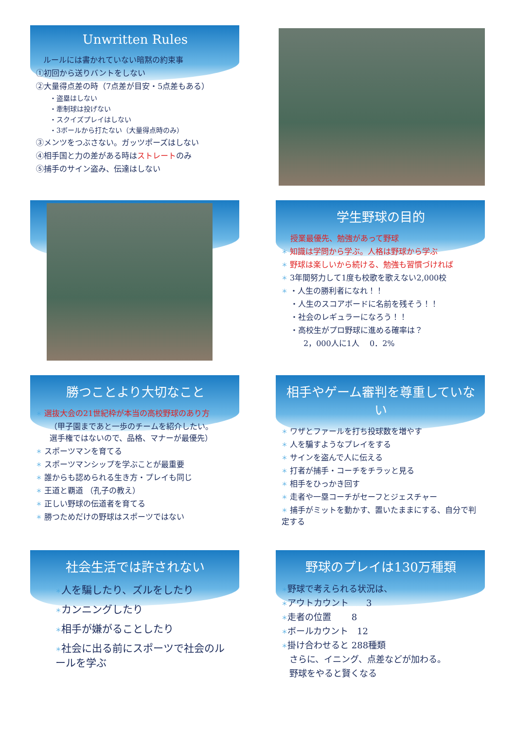Unwritten Rules
ルールには書かれていない暗黙の約束事
①初回から送りバントをしない
②大量得点差の時（7点差が目安・5点差もある）
・盗塁はしない
・牽制球は投げない
・スクイズプレイはしない
・3ボールから打たない（大量得点時のみ）
③メンツをつぶさない。ガッツポーズはしない
④相手国と力の差がある時はストレートのみ
⑤捕手のサイン盗み、伝達はしない
学生野球の目的
授業最優先、勉強があって野球
＊ 知識は学問から学ぶ。人格は野球から学ぶ
＊ 野球は楽しいから続ける、勉強も習慣づければ
＊ 3年間努力して1度も校歌を歌えない2,000校
＊ ・人生の勝利者になれ！！
・人生のスコアボードに名前を残そう！！
・社会のレギュラーになろう！！
・高校生がプロ野球に進める確率は？
2，000人に1人　 0．2%
勝つことより大切なこと
＊ 選抜大会の21世紀枠が本当の高校野球のあり方
（甲子園まであと一歩のチームを紹介したい。
選手権ではないので、品格、マナーが最優先）
＊ スポーツマンを育てる
＊ スポーツマンシップを学ぶことが最重要
＊ 誰からも認められる生き方・プレイも同じ
＊ 王道と覇道 （孔子の教え）
＊ 正しい野球の伝道者を育てる
＊ 勝つためだけの野球はスポーツではない
相手やゲーム審判を尊重していない
＊ ワザとファールを打ち投球数を増やす
＊ 人を騙すようなプレイをする
＊ サインを盗んで人に伝える
＊ 打者が捕手・コーチをチラッと見る
＊ 相手をひっかき回す
＊ 走者や一塁コーチがセーフとジェスチャー
＊ 捕手がミットを動かす、置いたままにする、自分で判定する
社会生活では許されない
＊人を騙したり、ズルをしたり
＊カンニングしたり
＊相手が嫌がることしたり
＊社会に出る前にスポーツで社会のルールを学ぶ
野球のプレイは130万種類
＊野球で考えられる状況は、
＊アウトカウント　　3
＊走者の位置　　 8
＊ボールカウント　12
＊掛け合わせると 288種類
さらに、イニング、点差などが加わる。
野球をやると賢くなる